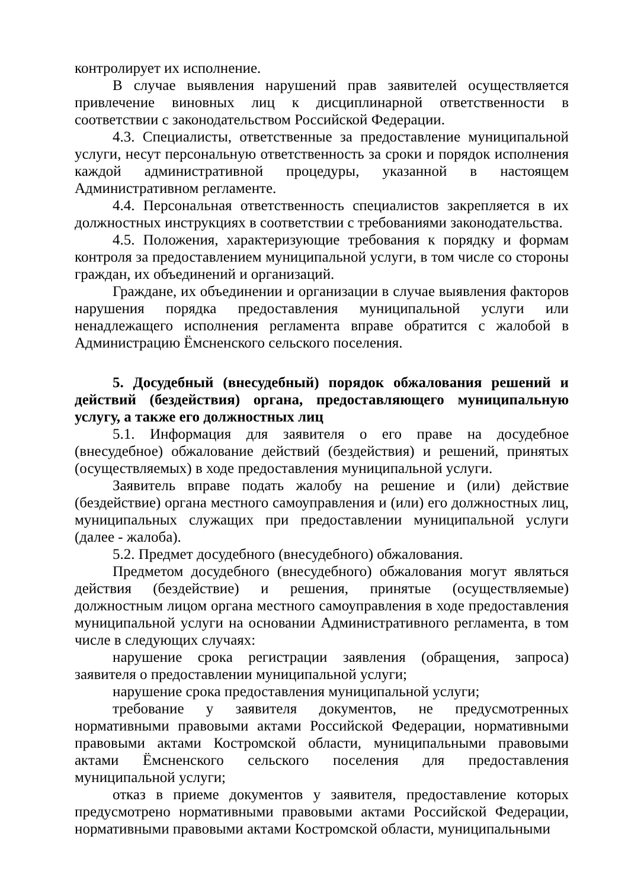контролирует их исполнение.
В случае выявления нарушений прав заявителей осуществляется привлечение виновных лиц к дисциплинарной ответственности в соответствии с законодательством Российской Федерации.
4.3. Специалисты, ответственные за предоставление муниципальной услуги, несут персональную ответственность за сроки и порядок исполнения каждой административной процедуры, указанной в настоящем Административном регламенте.
4.4. Персональная ответственность специалистов закрепляется в их должностных инструкциях в соответствии с требованиями законодательства.
4.5. Положения, характеризующие требования к порядку и формам контроля за предоставлением муниципальной услуги, в том числе со стороны граждан, их объединений и организаций.
Граждане, их объединении и организации в случае выявления факторов нарушения порядка предоставления муниципальной услуги или ненадлежащего исполнения регламента вправе обратится с жалобой в Администрацию Ёмсненского сельского поселения.
5. Досудебный (внесудебный) порядок обжалования решений и действий (бездействия) органа, предоставляющего муниципальную услугу, а также его должностных лиц
5.1. Информация для заявителя о его праве на досудебное (внесудебное) обжалование действий (бездействия) и решений, принятых (осуществляемых) в ходе предоставления муниципальной услуги.
Заявитель вправе подать жалобу на решение и (или) действие (бездействие) органа местного самоуправления и (или) его должностных лиц, муниципальных служащих при предоставлении муниципальной услуги (далее - жалоба).
5.2. Предмет досудебного (внесудебного) обжалования.
Предметом досудебного (внесудебного) обжалования могут являться действия (бездействие) и решения, принятые (осуществляемые) должностным лицом органа местного самоуправления в ходе предоставления муниципальной услуги на основании Административного регламента, в том числе в следующих случаях:
нарушение срока регистрации заявления (обращения, запроса) заявителя о предоставлении муниципальной услуги;
нарушение срока предоставления муниципальной услуги;
требование у заявителя документов, не предусмотренных нормативными правовыми актами Российской Федерации, нормативными правовыми актами Костромской области, муниципальными правовыми актами Ёмсненского сельского поселения для предоставления муниципальной услуги;
отказ в приеме документов у заявителя, предоставление которых предусмотрено нормативными правовыми актами Российской Федерации, нормативными правовыми актами Костромской области, муниципальными